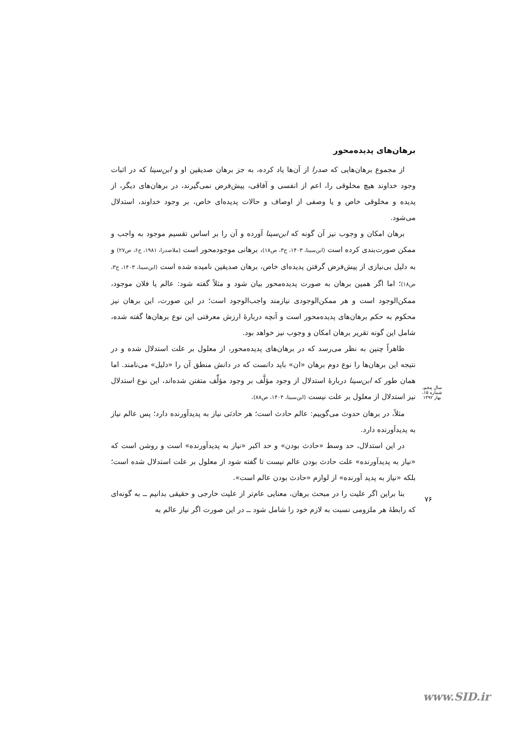برهان‌های پدیده‌محور
از مجموع برهان‌هایی که صدرا از آن‌ها یاد کرده، به جز برهان صدیقین او و ابن‌سینا که در اثبات وجود خداوند هیچ مخلوقی را، اعم از انفسی و آفاقی، پیش‌فرض نمی‌گیرند، در برهان‌های دیگر، از پدیده و مخلوقی خاص و یا وصفی از اوصاف و حالات پدیده‌ای خاص، بر وجود خداوند، استدلال می‌شود.
برهان امکان و وجوب نیز آن گونه که ابن‌سینا آورده و آن را بر اساس تقسیم موجود به واجب و ممکن صورت‌بندی کرده است (ابن‌سینا، ۱۴۰۳، ج۳، ص۱۸)، برهانی موجودمحور است (ملاصدرا، ۱۹۸۱، ج۶، ص۲۷) و به دلیل بی‌نیازی از پیش‌فرض گرفتن پدیده‌ای خاص، برهان صدیقین نامیده شده است (ابن‌سینا، ۱۴۰۳، ج۳، ص۱۸)؛ اما اگر همین برهان به صورت پدیده‌محور بیان شود و مثلاً گفته شود: عالم یا فلان موجود، ممکن‌الوجود است و هر ممکن‌الوجودی نیازمند واجب‌الوجود است؛ در این صورت، این برهان نیز محکوم به حکم برهان‌های پدیده‌محور است و آنچه دربارهٔ ارزش معرفتی این نوع برهان‌ها گفته شده، شامل این گونه تقریر برهان امکان و وجوب نیز خواهد بود.
ظاهراً چنین به نظر می‌رسد که در برهان‌های پدیده‌محور، از معلول بر علت استدلال شده و در نتیجه این برهان‌ها را نوع دوم برهان «ان» باید دانست که در دانش منطق آن را «دلیل» می‌نامند. اما همان طور که ابن‌سینا دربارهٔ استدلال از وجود مؤلَّف بر وجود مؤلِّف متفتن شده‌اند، این نوع استدلال نیز استدلال از معلول بر علت نیست (ابن‌سینا، ۱۴۰۴، ص۸۸).
مثلاً، در برهان حدوث می‌گوییم: عالم حادث است؛ هر حادثی نیاز به پدیدآورنده دارد؛ پس عالم نیاز به پدیدآورنده دارد.
در این استدلال، حد وسط «حادث بودن» و حد اکبر «نیاز به پدیدآورنده» است و روشن است که «نیاز به پدیدآورنده» علت حادث بودن عالم نیست تا گفته شود از معلول بر علت استدلال شده است؛ بلکه «نیاز به پدید آورنده» از لوازم «حادث بودن عالم است».
بنا براین اگر علیت را در مبحث برهان، معنایی عام‌تر از علیت خارجی و حقیقی بدانیم ــ به گونه‌ای که رابطهٔ هر ملزومی نسبت به لازم خود را شامل شود ــ در این صورت اگر نیاز عالم به
سال پنجم، شماره ۱۵، بهار ۱۳۹۲
۷۶
www.SID.ir